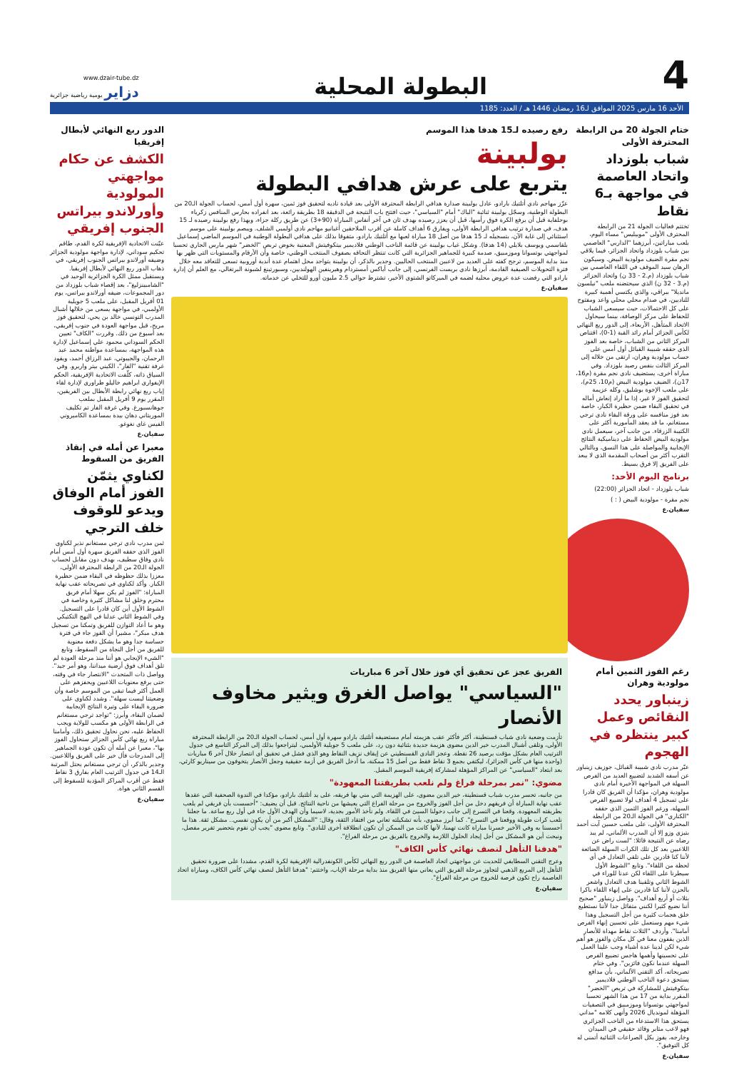4 البطولة المحلية www.dzair-tube.dz
دزاير يومية رياضية جزائرية
الأحد 16 مارس 2025 الموافق لـ16 رمضان 1446 هـ / العدد: 1185
ختام الجولة 20 من الرابطة المحترفة الأولى
شباب بلوزداد واتحاد العاصمة في مواجهة بـ6 نقاط
تختتم فعاليات الجولة 21 من الرابطة المحترف الأولى "موبيليس" مساء اليوم، بلعب مباراتين، أبرزهما "الداربي" العاصمي بين شباب بلوزداد واتحاد الجزائر، فيما يلاقي نجم مقرة الضيف مولودية البيض. وسيكون الرهان سيد الموقف في اللقاء العاصمي بين شباب بلوزداد (م.2 - 33 ن) واتحاد الجزائر (م.3 - 32 ن) الذي سيحتضنه ملعب "نيلسون مانديلا" ببراقي، والذي يكتسي أهمية كبيرة للناديين، في صدام محلي محلي واعد ومفتوح على كل الاحتمالات، حيث سيسعى الشباب للحفاظ على مركز الوصافة، بينما سيحاول الاتحاد المتأهل، الأربعاء، إلى الدور ربع النهائي لكأس الجزائر أمام رائد القبة (1-0)، اقتناص المركز الثاني من الشباب، خاصة بعد الفوز الذي حققه شبيبة القبائل أول أمس على حساب مولودية وهران، ارتقى من خلاله إلى المركز الثالث بنفس رصيد بلوزداد. وفي مباراة أخرى، يستضيف نادي نجم مقرة (م16، 17ن)، الضيف مولودية البيض (م10، 25م)، على ملعب الإخوة بوشليق، وكله عزيمة لتحقيق الفوز لا غير، إذا ما أراد إنعاش أماله في تحقيق البقاء ضمن حظيرة الكبار، خاصة بعد فوز منافسه على ورقة البقاء نادي ترجي مستغانم، ما قد يعقد المأمورية أكثر على الكتيبة الزرقاء. من جانب آخر، سيعمل نادي مولودية البيض الحفاظ على ديناميكية النتائج الإيجابية والمواصلة على هذا النسق، وبالتالي التقرب أكثر من أصحاب المقدمة الذي لا يبعد على الفريق إلا فرق بسيط.
برنامج اليوم الأحد:
شباب بلوزداد - اتحاد الجزائر (22:00)
نجم مقرة - مولودية البيض ( : )
سفيان.ع
رغم الفوز الثمين أمام مولودية وهران
زينباور يحدد النقائص وعمل كبير ينتظره في الهجوم
عبّر مدرب نادي شبيبة القبائل، جوزيف زينباور عن أسفه الشديد لتضييع العديد من الفرص السهلة في المواجهة الأخيرة أمام نادي مولودية وهران، مؤكدا أن الفريق كان قادرا على تسجيل 4 أهداف لولا تضييع الفرص السهلة، ورغم الفوز الثمين الذي حققه "الكناري" في الجولة الـ20 من الرابطة المحترفة الأولى، على ملعب حسين آيت أحمد بتيزي وزو إلا أن المدرب الألماني، لم يبد رضاه عن النتيجة قائلا: "لست راض عن اللاعبين بعد كل تلك الكرات السهلة الضائعة لأننا كنا قادرين على تلقي التعادل في أي لحظة من اللقاء". وتابع "الشوط الأول سيطرنا على اللقاء لكن عدنا للوراء في الشوط الثاني وتلقينا هدف التعادل واشعر بالحزن لأننا كنا قادرين على إنهاء اللقاء باكرا بثلاث أو أربع أهداف". وواصل زينباور "صحيح أننا نضيع كثيرا لكنني متفائل جدا لأننا نستطيع خلق هجمات كثيرة من أجل التسجيل وهذا شيء مهم وسنعمل على تحسين إنهاء الفرص أمامنا". وأردف "الثلاث نقاط مهداة للأنصار الذين يقفون معنا في كل مكان والفوز هو أهم شيء لكن لدينا عدة أشياء وجب علينا العمل على تحسينها وأهمها هاجس تضييع الفرص السهلة عندما نكون فائزين". وفي ختام تصريحاته، أكد التقني الألماني، بأن مدافع يستحق دعوة الناخب الوطني فلاديمير بيتكوفيتش للمشاركة في تربص "الخضر" المقرر بداية من 17 من هذا الشهر تحسبا لمواجهتي بوتسوانا وموزمبيق في التصفيات المؤهلة لمونديال 2026 وأنهى كلامه "مداني يستحق هذا الاستدعاء من الناخب الجزائري فهو لاعب مثابر وقائد حقيقي في الميدان وخارجه، يفوز بكل الصراعات الثنائية أتمنى له كل التوفيق".
سفيان.ع
رفع رصيده لـ15 هدفا هذا الموسم
بولبينة
يتربع على عرش هدافي البطولة
عزّز مهاجم نادي أتلتيك بارادو، عادل بولبينة صدارة هدافي الرابطة المحترفة الأولى بعد قيادة ناديه لتحقيق فوز ثمين، سهرة أول أمس، لحساب الجولة الـ20 من البطولة الوطنية، وسجّل بولبينة ثنائية "الباك" أمام "السياسي"، حيث افتتح باب النتيجة في الدقيقة 18 بطريقة رائعة، بعد انفراده بحارس المنافس زكرياء بوحلفاية قبل أن يرفع الكرة فوق رأسها، قبل أن يعزز رصيده بهدف ثان في آخر أنفاس المباراة (90+3) عن طريق ركلة جزاء، وبهذا رفع بولبينة رصيده لـ 15 هدف، في صدارة ترتيب هدافي الرابطة الأولى، ويفارق 6 أهداف كاملة عن أقرب الملاحقين أغبانيو مهاجم نادي أولمبي الشلف. ويبصم بولبينة على موسم استثنائي إلى غاية الآن، بتسجيله لـ 15 هدفا من أصل 18 مباراة لعبها مع أتلتيك بارادو، متفوقا بذلك على هدافي البطولة الوطنية في الموسم الماضي إسماعيل بلقاسمي ويوسف بلايلي (14 هدفا). وشكل غياب بولبينة عن قائمة الناخب الوطني فلاديمير بيتكوفيتش المعنية بخوض تربص "الخضر" شهر مارس الجاري تحسبا لمواجهتي بوتسوانا وموزمبيق، صدمة كبيرة للجماهير الجزائرية التي كانت تنتظر التحاقه بصفوف المنتخب الوطني، خاصة وأن الأرقام والمستويات التي ظهر بها منذ بداية الموسم، ترجح كفته على العديد من لاعبين المنتخب الحاليين. وجدير بالذكر، أن بولبينة يتواجد محل اهتمام عدة أندية أوروبية تسعى للتعاقد معه خلال فترة التحويلات الصيفية القادمة، أبرزها نادي بريست الفرنسي، إلى جانب أياكس أمستردام وهيرينفين الهولنديين، وسبورتينغ لشبونة البرتغالي، مع العلم أن إدارة بارادو التي رفضت عدة عروض محلية لضمه في الميركاتو الشتوي الأخير، تشترط حوالي 2.5 مليون أورو للتخلي عن خدماته.
سفيان.ع
الفريق عجز عن تحقيق أي فوز خلال آخر 6 مباريات
"السياسي" يواصل الغرق ويثير مخاوف الأنصار
تأزمت وضعية نادي شباب قسنطينة، أكثر فأكثر عقب هزيمته أمام مستضيفه أتلتيك بارادو سهرة أول أمس، لحساب الجولة الـ20 من الرابطة المحترفة الأولى، وتلقى أشبال المدرب خير الدين مضوي هزيمة جديدة بثنائية دون رد، على ملعب 5 جويلية الأولمبي، ليتراجعوا بذلك إلى المركز التاسع في جدول الترتيب العام بشكل مؤقت برصيد 26 نقطة. وعجز النادي القسنطيني عن إيقاف نزيف النقاط وهو الذي فشل في تحقيق أي انتصار خلال آخر 6 مباريات (واحدة منها في كأس الجزائر)، ليكتفي بجمع 3 نقاط فقط من أصل 15 ممكنة، ما أدخل الفريق في أزمة حقيقية وجعل الأنصار يتخوفون من سيناريو كارثي، بعد ابتعاد "السياسي" عن المراكز المؤهلة لمشاركة إفريقية الموسم المقبل.
مضوي: "نمر بمرحلة فراغ ولم نلعب بطريقتنا المعهودة"
من جانبه، تحسر مدرب شباب قسنطينة، خير الدين مضوي، على الهزيمة التي مني بها فريقه، على يد أتلتيك بارادو، مؤكدا في الندوة الصحفية التي عقدها عقب نهاية المباراة أن فريقهم دخل من أجل الفوز والخروج من مرحلة الفراغ التي يعيشها من ناحية النتائج. قبل أن يضيف: "أحسست بأن فريقي لم يلعب بطريقته المعهودة. وقعنا في التسرع إلى جانب دخولنا السيئ في اللقاء. ولم نأخذ الأمور بجدية، لاسيما وأن الهدف الأول جاء في أول ربع ساعة. ما جعلنا نلعب كرات طويلة ووقعنا في التسرع". كما أبرز مضوي، بأنه تشكيلته تعاني من افتقاد الثقة، وقال: "المشكل أكبر من أن يكون نفسي.. مشكل ثقة. هذا ما أحسسنا به وفي الأخير خسرنا مباراة كانت تهمنا، لأنها كانت من الممكن أن تكون انطلاقة أخرى للنادي". وتابع مضوي "يجب أن نقوم بتحضير تقرير مفصل، ونبحث أين هو المشكل من أجل إيجاد الحلول اللازمة والخروج بالفريق من مرحلة الفراغ".
"هدفنا التأهل لنصف نهائي كأس الكاف"
وعرج التقني السطايفي للحديث عن مواجهتي اتحاد العاصمة في الدور ربع النهائي لكأس الكونفدرالية الإفريقية لكرة القدم، مشددا على ضرورة تحقيق التأهل إلى المربع الذهبي لتجاوز مرحلة الفريق التي يعاني منها الفريق منذ بداية مرحلة الإياب، واختتم: "هدفنا التأهل لنصف نهائي كأس الكاف، ومباراة اتحاد العاصمة راح تكون فرصة للخروج من مرحلة الفراغ".
سفيان.ع
الدور ربع النهائي لأبطال إفريقيا
الكشف عن حكام مواجهتي المولودية وأورلاندو بيراتس الجنوب إفريقي
عيّنت الاتحادية الإفريقية لكرة القدم، طاقم تحكيم سوداني، لإدارة مواجهة مولودية الجزائر وضيفه أورلاندو بيراتس الجنوب إفريقي، في ذهاب الدور ربع النهائي لأبطال إفريقيا. ويستقبل ممثل الكرة الجزائرية الوحيد في "الشامبينزليغ"، بعد إقصاء شباب بلوزداد من دور المجموعات، ضيفه أورلاندو بيراتس، يوم 01 أفريل المقبل، على ملعب 5 جويلية الأولمبي، في مواجهة يسعى من خلالها أشبال المدرب التونسي خالد بن يحي، لتحقيق فوز مريح، قبل مواجهة العودة في جنوب إفريقي، بعد أسبوع من ذلك. وقررت "الكاف" تعيين الحكم السوداني محمود علي إسماعيل لإدارة هذه المواجهة، بمساعدة مواطنه محمد عبد الرحمان، والجيبوتي، عبد الرزاق أحمد، ويقود غرفة تقنية "الفار"، الكيني بيتر واريرو. وفي السياق ذاته، كلّفت الاتحادية الإفريقية، الحكم الإيفواري ابراهيم خاليلو طراوري لإدارة لقاء إياب ربع نهائي رابطة الأبطال بين الفريقين، المقرر يوم 9 أفريل المقبل بملعب جوهانسبورغ. وفي غرفة الفار تم تكليف الموريتاني دهان بيدة بمساعدة الكاميروني الفيس غاي نغوغو.
سفيان.ع
معبرا عن أمله في إنقاذ الفريق من السقوط
لكناوي يثمّن الفوز أمام الوفاق ويدعو للوقوف خلف الترجي
ثمن مدرب نادي ترجي مستغانم نذير لكناوي الفوز الذي حققه الفريق سهرة أول أمس أمام نادي وفاق سطيف، بهدف دون مقابل لحساب الجولة الـ20 من الرابطة المحترفة الأولى، معززا بذلك حظوظه في البقاء ضمن حظيرة الكبار. وأكد لكناوي في تصريحاته عقب نهاية المباراة: "الفوز لم يكن سهلا أمام فريق محترم وخلق لنا مشاكل كثيرة وخاصة في الشوط الأول أين كان قادرا على التسجيل. وفي الشوط الثاني عدلنا في النهج التكتيكي وهو ما أعاد التوازن للفريق وتمكنا من تسجيل هدف مبكر"، مشيرا أن الفوز جاء في فترة حساسة جدا وهو ما يشكل دفعة معنوية للفريق من أجل النجاة من السقوط، وتابع "الشيء الإيجابي هو أننا منذ مرحلة العودة لم تلق أهداف فوق أرضية ميداننا، وهو أمر جيد". وواصل ذات المتحدث "الانتصار جاء في وقته، حتى يرفع معنويات اللاعبين ويحفزهم على العمل أكثر فيما تبقى من الموسم خاصة وأن وضعيتنا ليست سهلة". وشدد لكناوي على ضرورة البقاء على وتيرة النتائج الإيجابية لضمان البقاء، وأبرز: "تواجد ترجي مستغانم في الرابطة الأولى هو مكسب للولاية ويجب الحفاظ عليه، نحن نحاول تحقيق ذلك، وأمامنا مباراة ربع نهائي كأس الجزائر سنحاول الفوز بها"، معبرا عن أمله أن تكون عودة الجماهير إلى المدرجات فأل خير على الفريق واللاعبين. وجدير بالذكر، أن ترجي مستغانم يحتل المرتبة الـ14 في جدول الترتيب العام بفارق 3 نقاط فقط عن أقرب المراكز المؤدية للسقوط إلى القسم الثاني هواة.
سفيان.ع